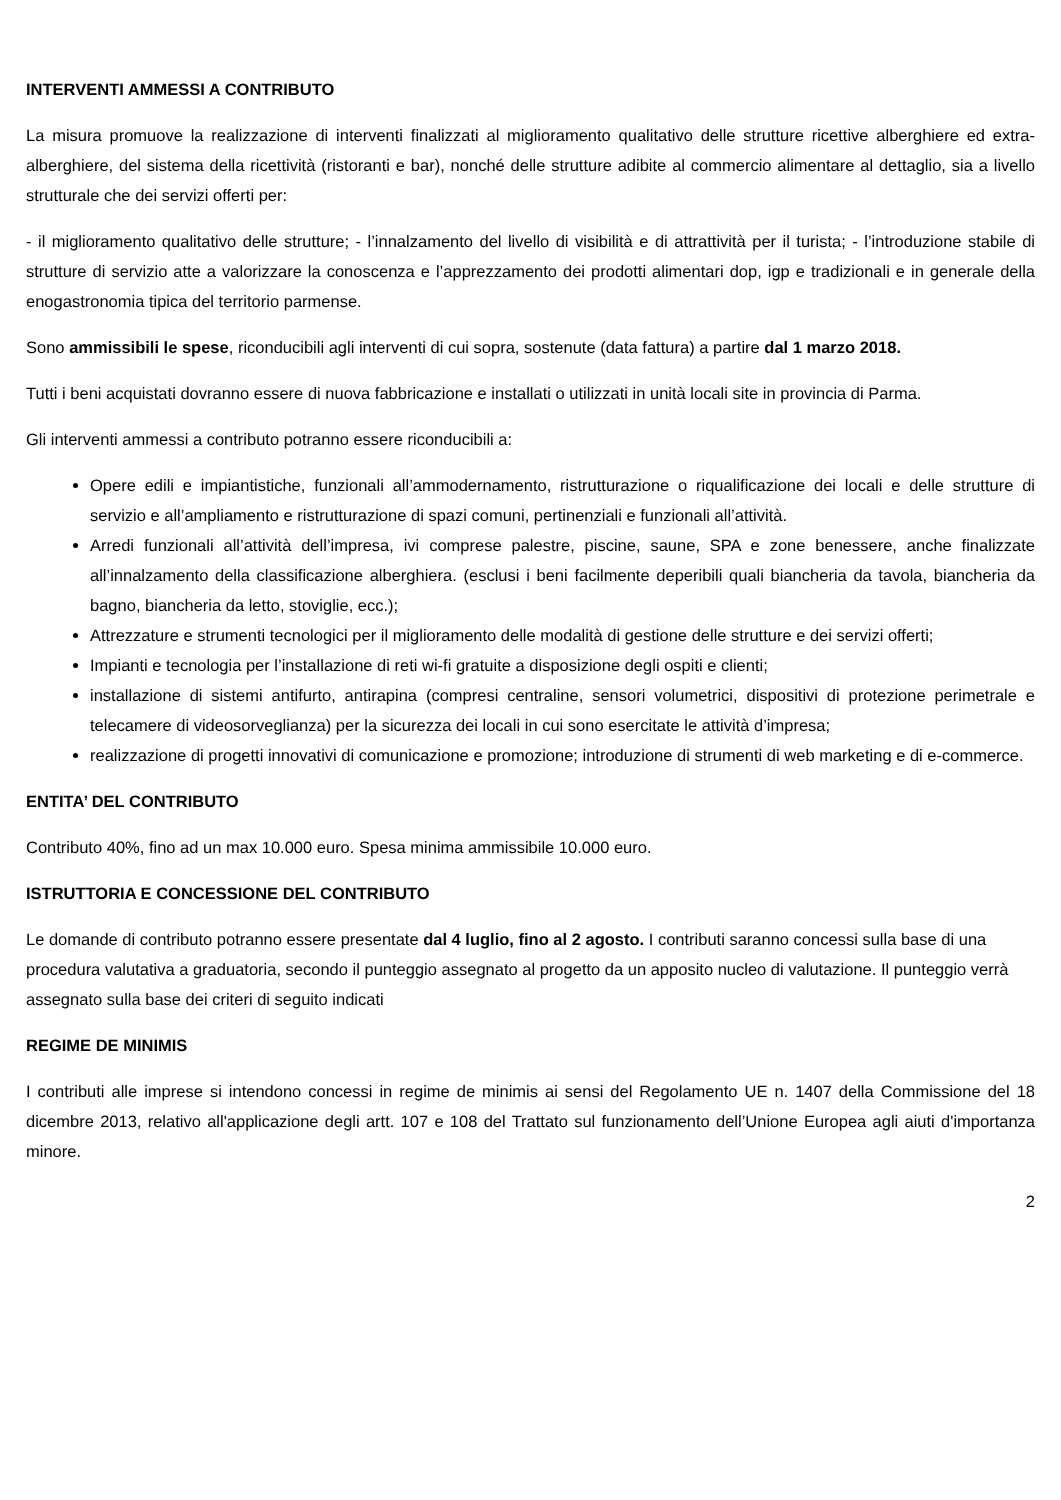INTERVENTI AMMESSI A CONTRIBUTO
La misura promuove la realizzazione di interventi finalizzati al miglioramento qualitativo delle strutture ricettive alberghiere ed extra-alberghiere, del sistema della ricettività (ristoranti e bar), nonché delle strutture adibite al commercio alimentare al dettaglio, sia a livello strutturale che dei servizi offerti per:
- il miglioramento qualitativo delle strutture; - l’innalzamento del livello di visibilità e di attrattività per il turista; - l’introduzione stabile di strutture di servizio atte a valorizzare la conoscenza e l’apprezzamento dei prodotti alimentari dop, igp e tradizionali e in generale della enogastronomia tipica del territorio parmense.
Sono ammissibili le spese, riconducibili agli interventi di cui sopra, sostenute (data fattura) a partire dal 1 marzo 2018.
Tutti i beni acquistati dovranno essere di nuova fabbricazione e installati o utilizzati in unità locali site in provincia di Parma.
Gli interventi ammessi a contributo potranno essere riconducibili a:
Opere edili e impiantistiche, funzionali all’ammodernamento, ristrutturazione o riqualificazione dei locali e delle strutture di servizio e all’ampliamento e ristrutturazione di spazi comuni, pertinenziali e funzionali all’attività.
Arredi funzionali all’attività dell’impresa, ivi comprese palestre, piscine, saune, SPA e zone benessere, anche finalizzate all’innalzamento della classificazione alberghiera. (esclusi i beni facilmente deperibili quali biancheria da tavola, biancheria da bagno, biancheria da letto, stoviglie, ecc.);
Attrezzature e strumenti tecnologici per il miglioramento delle modalità di gestione delle strutture e dei servizi offerti;
Impianti e tecnologia per l’installazione di reti wi-fi gratuite a disposizione degli ospiti e clienti;
installazione di sistemi antifurto, antirapina (compresi centraline, sensori volumetrici, dispositivi di protezione perimetrale e telecamere di videosorveglianza) per la sicurezza dei locali in cui sono esercitate le attività d’impresa;
realizzazione di progetti innovativi di comunicazione e promozione; introduzione di strumenti di web marketing e di e-commerce.
ENTITA’ DEL CONTRIBUTO
Contributo 40%, fino ad un max 10.000 euro. Spesa minima ammissibile 10.000 euro.
ISTRUTTORIA E CONCESSIONE DEL CONTRIBUTO
Le domande di contributo potranno essere presentate dal 4 luglio, fino al 2 agosto. I contributi saranno concessi sulla base di una procedura valutativa a graduatoria, secondo il punteggio assegnato al progetto da un apposito nucleo di valutazione. Il punteggio verrà assegnato sulla base dei criteri di seguito indicati
REGIME DE MINIMIS
I contributi alle imprese si intendono concessi in regime de minimis ai sensi del Regolamento UE n. 1407 della Commissione del 18 dicembre 2013, relativo all'applicazione degli artt. 107 e 108 del Trattato sul funzionamento dell’Unione Europea agli aiuti d'importanza minore.
2